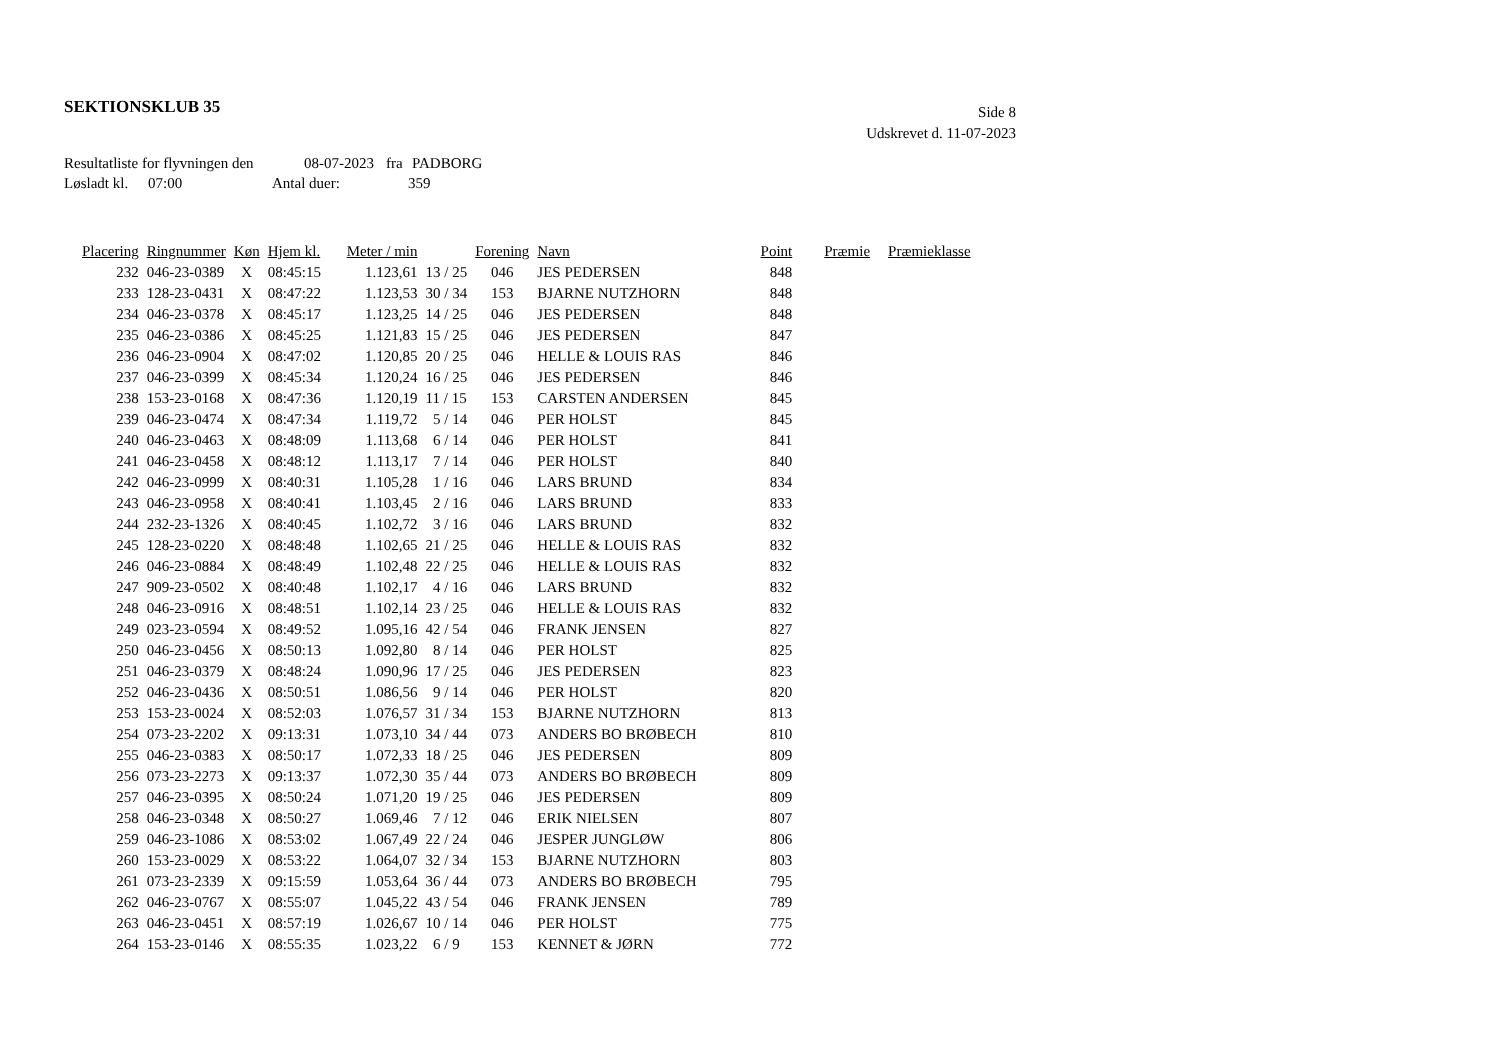SEKTIONSKLUB 35
Side 8
Udskrevet d. 11-07-2023
Resultatliste for flyvningen den 08-07-2023 fra PADBORG
Løsladt kl. 07:00 Antal duer: 359
| Placering | Ringnummer | Køn | Hjem kl. | Meter / min | | Forening | Navn | Point | Præmie | Præmieklasse |
| --- | --- | --- | --- | --- | --- | --- | --- | --- | --- | --- |
| 232 | 046-23-0389 | X | 08:45:15 | 1.123,61 | 13 / 25 | 046 | JES PEDERSEN | 848 | | |
| 233 | 128-23-0431 | X | 08:47:22 | 1.123,53 | 30 / 34 | 153 | BJARNE NUTZHORN | 848 | | |
| 234 | 046-23-0378 | X | 08:45:17 | 1.123,25 | 14 / 25 | 046 | JES PEDERSEN | 848 | | |
| 235 | 046-23-0386 | X | 08:45:25 | 1.121,83 | 15 / 25 | 046 | JES PEDERSEN | 847 | | |
| 236 | 046-23-0904 | X | 08:47:02 | 1.120,85 | 20 / 25 | 046 | HELLE & LOUIS RAS | 846 | | |
| 237 | 046-23-0399 | X | 08:45:34 | 1.120,24 | 16 / 25 | 046 | JES PEDERSEN | 846 | | |
| 238 | 153-23-0168 | X | 08:47:36 | 1.120,19 | 11 / 15 | 153 | CARSTEN ANDERSEN | 845 | | |
| 239 | 046-23-0474 | X | 08:47:34 | 1.119,72 | 5 / 14 | 046 | PER HOLST | 845 | | |
| 240 | 046-23-0463 | X | 08:48:09 | 1.113,68 | 6 / 14 | 046 | PER HOLST | 841 | | |
| 241 | 046-23-0458 | X | 08:48:12 | 1.113,17 | 7 / 14 | 046 | PER HOLST | 840 | | |
| 242 | 046-23-0999 | X | 08:40:31 | 1.105,28 | 1 / 16 | 046 | LARS BRUND | 834 | | |
| 243 | 046-23-0958 | X | 08:40:41 | 1.103,45 | 2 / 16 | 046 | LARS BRUND | 833 | | |
| 244 | 232-23-1326 | X | 08:40:45 | 1.102,72 | 3 / 16 | 046 | LARS BRUND | 832 | | |
| 245 | 128-23-0220 | X | 08:48:48 | 1.102,65 | 21 / 25 | 046 | HELLE & LOUIS RAS | 832 | | |
| 246 | 046-23-0884 | X | 08:48:49 | 1.102,48 | 22 / 25 | 046 | HELLE & LOUIS RAS | 832 | | |
| 247 | 909-23-0502 | X | 08:40:48 | 1.102,17 | 4 / 16 | 046 | LARS BRUND | 832 | | |
| 248 | 046-23-0916 | X | 08:48:51 | 1.102,14 | 23 / 25 | 046 | HELLE & LOUIS RAS | 832 | | |
| 249 | 023-23-0594 | X | 08:49:52 | 1.095,16 | 42 / 54 | 046 | FRANK JENSEN | 827 | | |
| 250 | 046-23-0456 | X | 08:50:13 | 1.092,80 | 8 / 14 | 046 | PER HOLST | 825 | | |
| 251 | 046-23-0379 | X | 08:48:24 | 1.090,96 | 17 / 25 | 046 | JES PEDERSEN | 823 | | |
| 252 | 046-23-0436 | X | 08:50:51 | 1.086,56 | 9 / 14 | 046 | PER HOLST | 820 | | |
| 253 | 153-23-0024 | X | 08:52:03 | 1.076,57 | 31 / 34 | 153 | BJARNE NUTZHORN | 813 | | |
| 254 | 073-23-2202 | X | 09:13:31 | 1.073,10 | 34 / 44 | 073 | ANDERS BO BRØBECH | 810 | | |
| 255 | 046-23-0383 | X | 08:50:17 | 1.072,33 | 18 / 25 | 046 | JES PEDERSEN | 809 | | |
| 256 | 073-23-2273 | X | 09:13:37 | 1.072,30 | 35 / 44 | 073 | ANDERS BO BRØBECH | 809 | | |
| 257 | 046-23-0395 | X | 08:50:24 | 1.071,20 | 19 / 25 | 046 | JES PEDERSEN | 809 | | |
| 258 | 046-23-0348 | X | 08:50:27 | 1.069,46 | 7 / 12 | 046 | ERIK NIELSEN | 807 | | |
| 259 | 046-23-1086 | X | 08:53:02 | 1.067,49 | 22 / 24 | 046 | JESPER JUNGLØW | 806 | | |
| 260 | 153-23-0029 | X | 08:53:22 | 1.064,07 | 32 / 34 | 153 | BJARNE NUTZHORN | 803 | | |
| 261 | 073-23-2339 | X | 09:15:59 | 1.053,64 | 36 / 44 | 073 | ANDERS BO BRØBECH | 795 | | |
| 262 | 046-23-0767 | X | 08:55:07 | 1.045,22 | 43 / 54 | 046 | FRANK JENSEN | 789 | | |
| 263 | 046-23-0451 | X | 08:57:19 | 1.026,67 | 10 / 14 | 046 | PER HOLST | 775 | | |
| 264 | 153-23-0146 | X | 08:55:35 | 1.023,22 | 6 / 9 | 153 | KENNET & JØRN | 772 | | |